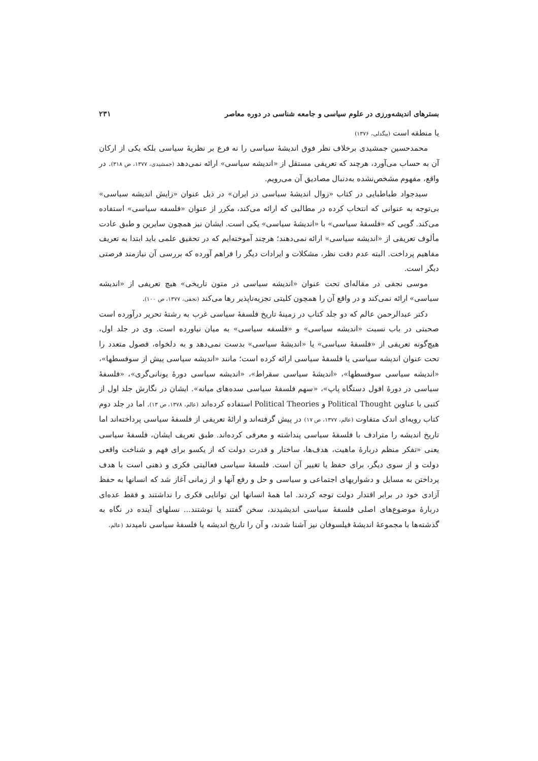بسترهای اندیشه‌ورزی در علوم سیاسی و جامعه شناسی در دوره معاصر ۲۳۱
یا منطقه است (بیگدلی، ۱۳۷۶)
محمدحسین جمشیدی برخلاف نظر فوق اندیشهٔ سیاسی را نه فرع بر نظریهٔ سیاسی بلکه یکی از ارکان آن به حساب می‌آورد، هرچند که تعریفی مستقل از «اندیشه سیاسی» ارائه نمی‌دهد (جمشیدی، ۱۳۷۷، ص ۳۱۸). در واقع، مفهوم مشخص‌نشده به‌دنبال مصادیق آن می‌رویم.
سیدجواد طباطبایی در کتاب «زوال اندیشهٔ سیاسی در ایران» در ذیل عنوان «زایش اندیشه سیاسی» بی‌توجه به عنوانی که انتخاب کرده در مطالبی که ارائه می‌کند، مکرر از عنوان «فلسفه سیاسی» استفاده می‌کند. گویی که «فلسفهٔ سیاسی» با «اندیشهٔ سیاسی» یکی است. ایشان نیز همچون سایرین و طبق عادت مألوف تعریفی از «اندیشه سیاسی» ارائه نمی‌دهند؛ هرچند آموخته‌ایم که در تحقیق علمی باید ابتدا به تعریف مفاهیم پرداخت. البته عدم دقت نظر، مشکلات و ایرادات دیگر را فراهم آورده که بررسی آن نیازمند فرصتی دیگر است.
موسی نجفی در مقاله‌ای تحت عنوان «اندیشه سیاسی در متون تاریخی» هیچ تعریفی از «اندیشه سیاسی» ارائه نمی‌کند و در واقع آن را همچون کلیتی تجزیه‌ناپذیر رها می‌کند (نجفی، ۱۳۷۷، ص ۱۰۰).
دکتر عبدالرحمن عالم که دو جلد کتاب در زمینهٔ تاریخ فلسفهٔ سیاسی غرب به رشتهٔ تحریر درآورده است صحبتی در باب نسبت «اندیشه سیاسی» و «فلسفه سیاسی» به میان نیاورده است. وی در جلد اول، هیچ‌گونه تعریفی از «فلسفهٔ سیاسی» یا «اندیشهٔ سیاسی» بدست نمی‌دهد و به دلخواه، فصول متعدد را تحت عنوان اندیشه سیاسی یا فلسفهٔ سیاسی ارائه کرده است؛ مانند «اندیشه سیاسی پیش از سوفسطها»، «اندیشه سیاسی سوفسطها»، «اندیشهٔ سیاسی سقراط»، «اندیشه سیاسی دورهٔ یونانی‌گری»، «فلسفهٔ سیاسی در دورهٔ افول دستگاه پاپ»، «سهم فلسفهٔ سیاسی سده‌های میانه». ایشان در نگارش جلد اول از کتبی با عناوین Political Thought و Political Theories استفاده کرده‌اند (عالم، ۱۳۷۸، ص ۱۳). اما در جلد دوم کتاب رویه‌ای اندک متفاوت (عالم، ۱۳۷۷، ص ۱۷) در پیش گرفته‌اند و ارائهٔ تعریفی از فلسفهٔ سیاسی پرداخته‌اند اما تاریخ اندیشه را مترادف با فلسفهٔ سیاسی پنداشته و معرفی کرده‌اند. طبق تعریف ایشان، فلسفهٔ سیاسی یعنی «تفکر منظم دربارهٔ ماهیت، هدف‌ها، ساختار و قدرت دولت که از یکسو برای فهم و شناخت واقعی دولت و از سوی دیگر، برای حفظ یا تغییر آن است. فلسفهٔ سیاسی فعالیتی فکری و ذهنی است با هدف پرداختن به مسایل و دشواریهای اجتماعی و سیاسی و حل و رفع آنها و از زمانی آغاز شد که انسانها به حفظ آزادی خود در برابر اقتدار دولت توجه کردند. اما همهٔ انسانها این توانایی فکری را نداشتند و فقط عده‌ای دربارهٔ موضوع‌های اصلی فلسفهٔ سیاسی اندیشیدند، سخن گفتند یا نوشتند... نسلهای آینده در نگاه به گذشته‌ها با مجموعهٔ اندیشهٔ فیلسوفان نیز آشنا شدند، و آن را تاریخ اندیشه یا فلسفهٔ سیاسی نامیدند (عالم،